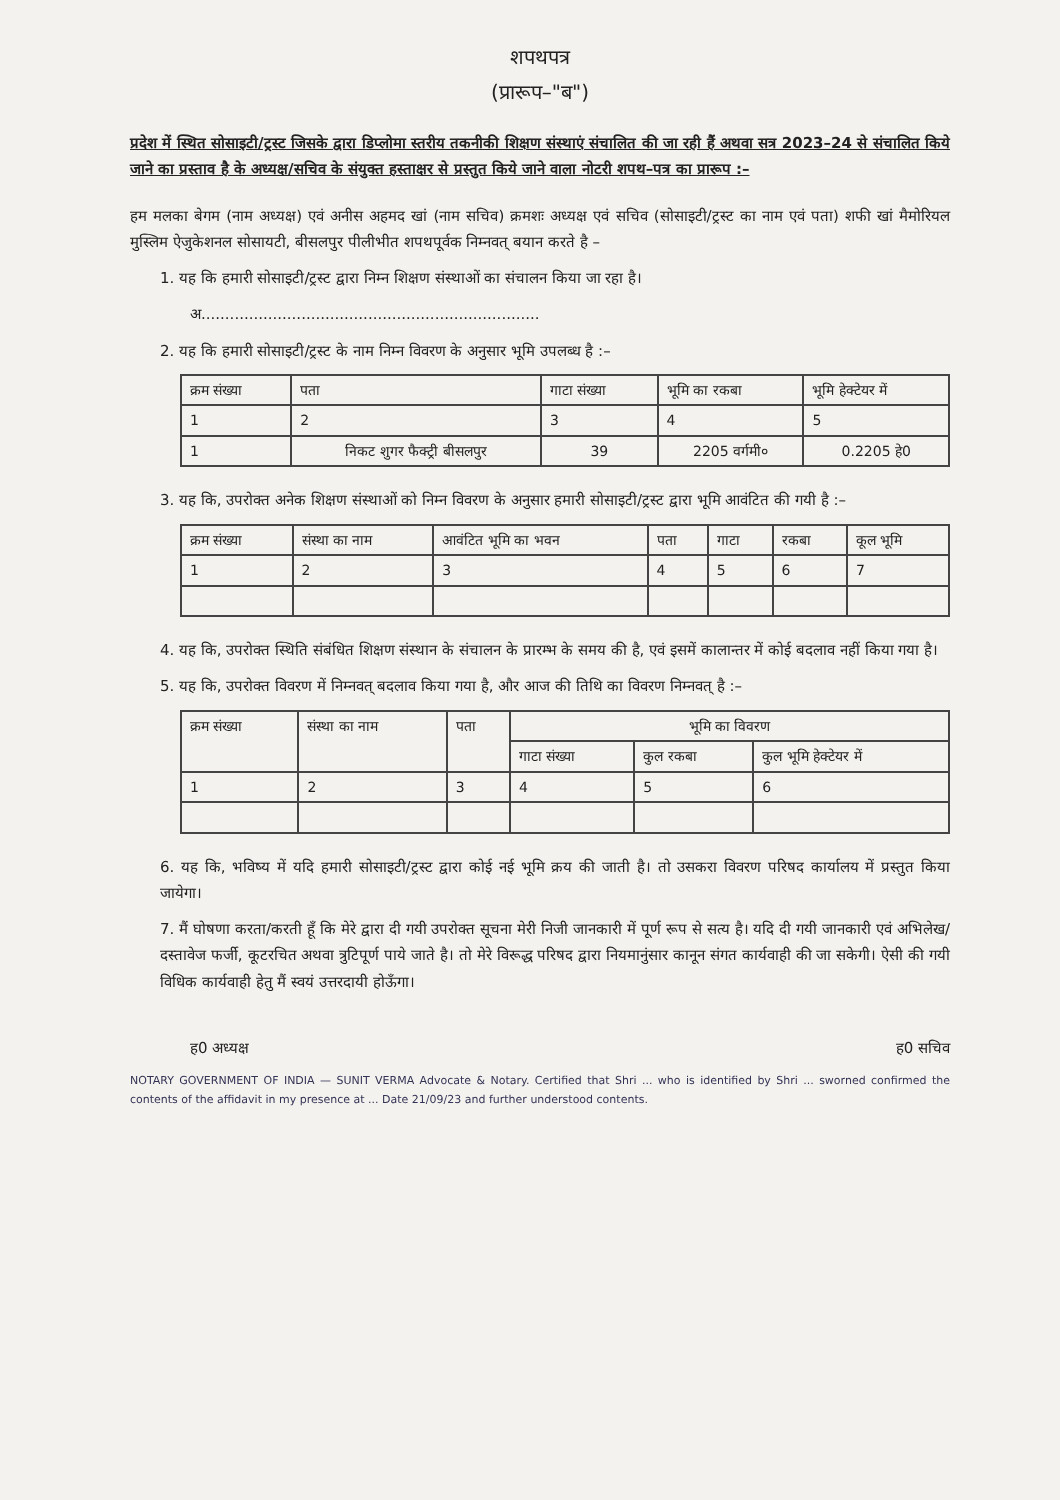शपथपत्र
(प्रारूप–"ब")
प्रदेश में स्थित सोसाइटी/ट्रस्ट जिसके द्वारा डिप्लोमा स्तरीय तकनीकी शिक्षण संस्थाएं संचालित की जा रही हैं अथवा सत्र 2023–24 से संचालित किये जाने का प्रस्ताव है के अध्यक्ष/सचिव के संयुक्त हस्ताक्षर से प्रस्तुत किये जाने वाला नोटरी शपथ–पत्र का प्रारूप :–
हम मलका बेगम (नाम अध्यक्ष) एवं अनीस अहमद खां (नाम सचिव) क्रमशः अध्यक्ष एवं सचिव (सोसाइटी/ट्रस्ट का नाम एवं पता) शफी खां मैमोरियल मुस्लिम ऐजुकेशनल सोसायटी, बीसलपुर पीलीभीत शपथपूर्वक निम्नवत् बयान करते है –
1. यह कि हमारी सोसाइटी/ट्रस्ट द्वारा निम्न शिक्षण संस्थाओं का संचालन किया जा रहा है।
अ.......................................................................
2. यह कि हमारी सोसाइटी/ट्रस्ट के नाम निम्न विवरण के अनुसार भूमि उपलब्ध है :–
| क्रम संख्या | पता | गाटा संख्या | भूमि का रकबा | भूमि हेक्टेयर में |
| --- | --- | --- | --- | --- |
| 1 | 2 | 3 | 4 | 5 |
| 1 | निकट शुगर फैक्ट्री बीसलपुर | 39 | 2205 वर्गमी० | 0.2205 हे0 |
3. यह कि, उपरोक्त अनेक शिक्षण संस्थाओं को निम्न विवरण के अनुसार हमारी सोसाइटी/ट्रस्ट द्वारा भूमि आवंटित की गयी है :–
| क्रम संख्या | संस्था का नाम | आवंटित भूमि का भवन | पता | गाटा | रकबा | कूल भूमि |
| --- | --- | --- | --- | --- | --- | --- |
| 1 | 2 | 3 | 4 | 5 | 6 | 7 |
4. यह कि, उपरोक्त स्थिति संबंधित शिक्षण संस्थान के संचालन के प्रारम्भ के समय की है, एवं इसमें कालान्तर में कोई बदलाव नहीं किया गया है।
5. यह कि, उपरोक्त विवरण में निम्नवत् बदलाव किया गया है, और आज की तिथि का विवरण निम्नवत् है :–
| क्रम संख्या | संस्था का नाम | पता | भूमि का विवरण | | |
| --- | --- | --- | --- | --- | --- |
| | | | गाटा संख्या | कुल रकबा | कुल भूमि हेक्टेयर में |
| 1 | 2 | 3 | 4 | 5 | 6 |
6. यह कि, भविष्य में यदि हमारी सोसाइटी/ट्रस्ट द्वारा कोई नई भूमि क्रय की जाती है। तो उसकरा विवरण परिषद कार्यालय में प्रस्तुत किया जायेगा।
7. मैं घोषणा करता/करती हूँ कि मेरे द्वारा दी गयी उपरोक्त सूचना मेरी निजी जानकारी में पूर्ण रूप से सत्य है। यदि दी गयी जानकारी एवं अभिलेख/दस्तावेज फर्जी, कूटरचित अथवा त्रुटिपूर्ण पाये जाते है। तो मेरे विरूद्ध परिषद द्वारा नियमानुंसार कानून संगत कार्यवाही की जा सकेगी। ऐसी की गयी विधिक कार्यवाही हेतु मैं स्वयं उत्तरदायी होऊँगा।
ह0 अध्यक्ष ह0 सचिव
NOTARY GOVERNMENT OF INDIA — SUNIT VERMA Advocate & Notary. Certified that Shri ... who is identified by Shri ... sworned confirmed the contents of the affidavit in my presence at ... Date 21/09/23 and further understood contents.